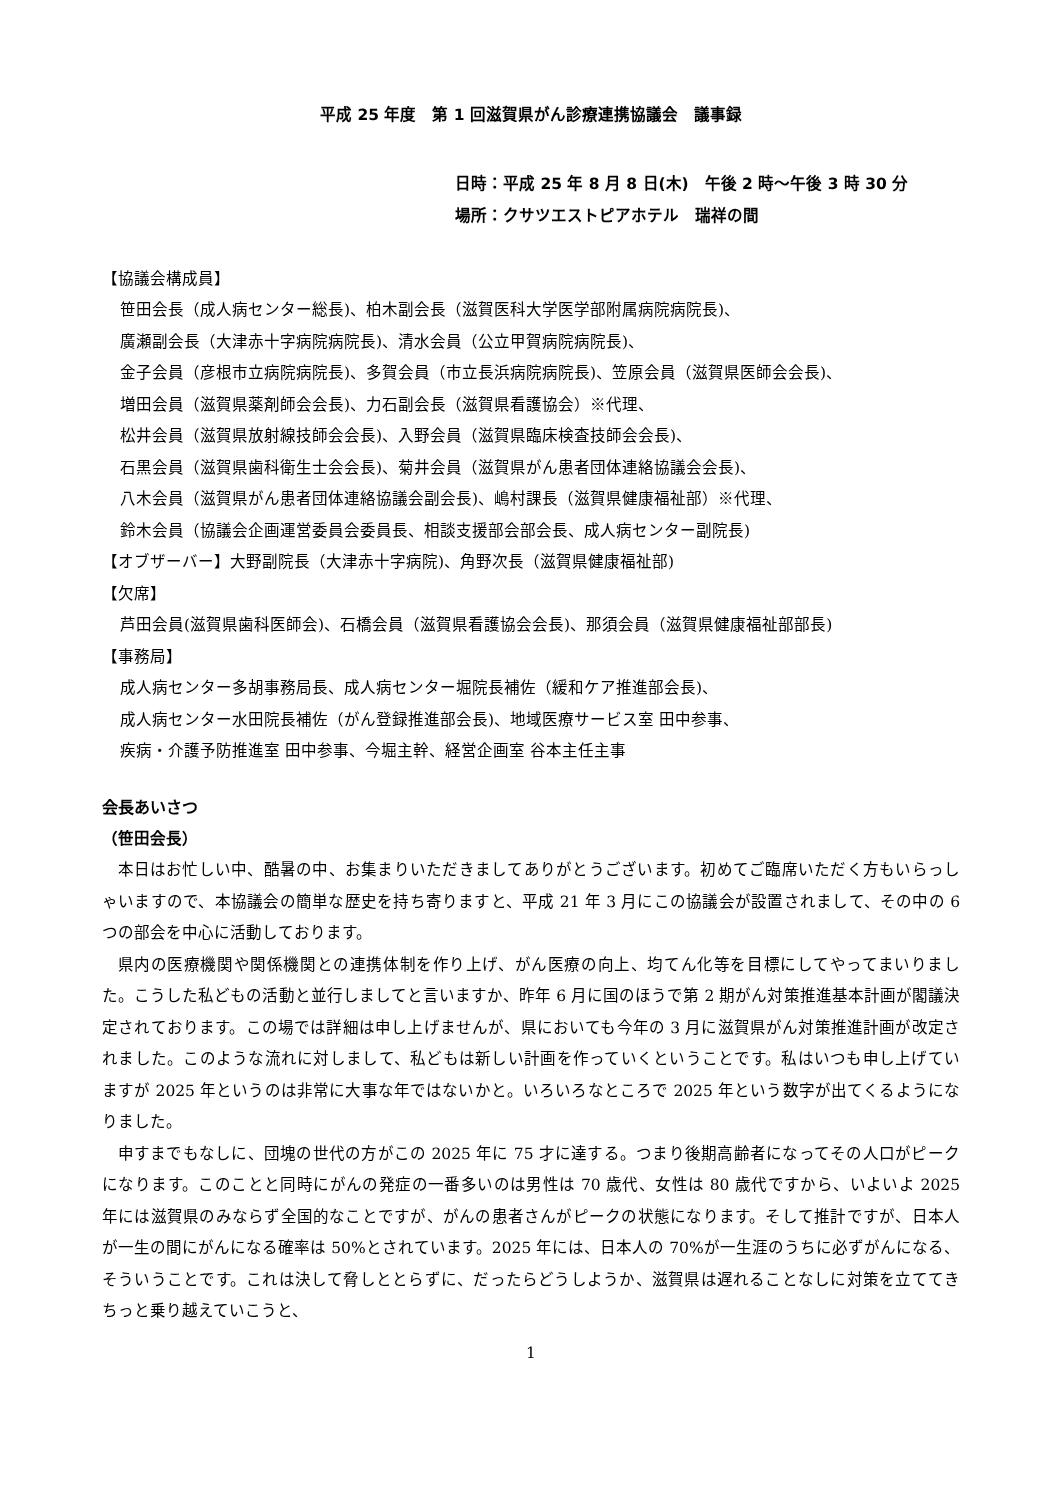平成 25 年度　第 1 回滋賀県がん診療連携協議会　議事録
日時：平成 25 年 8 月 8 日(木)　午後 2 時～午後 3 時 30 分
場所：クサツエストピアホテル　瑞祥の間
【協議会構成員】
笹田会長（成人病センター総長)、柏木副会長（滋賀医科大学医学部附属病院病院長)、
廣瀬副会長（大津赤十字病院病院長)、清水会員（公立甲賀病院病院長)、
金子会員（彦根市立病院病院長)、多賀会員（市立長浜病院病院長)、笠原会員（滋賀県医師会会長)、
増田会員（滋賀県薬剤師会会長)、力石副会長（滋賀県看護協会）※代理、
松井会員（滋賀県放射線技師会会長)、入野会員（滋賀県臨床検査技師会会長)、
石黒会員（滋賀県歯科衛生士会会長)、菊井会員（滋賀県がん患者団体連絡協議会会長)、
八木会員（滋賀県がん患者団体連絡協議会副会長)、嶋村課長（滋賀県健康福祉部）※代理、
鈴木会員（協議会企画運営委員会委員長、相談支援部会部会長、成人病センター副院長)
【オブザーバー】大野副院長（大津赤十字病院)、角野次長（滋賀県健康福祉部)
【欠席】
芦田会員(滋賀県歯科医師会)、石橋会員（滋賀県看護協会会長)、那須会員（滋賀県健康福祉部部長)
【事務局】
成人病センター多胡事務局長、成人病センター堀院長補佐（緩和ケア推進部会長)、
成人病センター水田院長補佐（がん登録推進部会長)、地域医療サービス室 田中参事、
疾病・介護予防推進室 田中参事、今堀主幹、経営企画室 谷本主任主事
会長あいさつ
（笹田会長）
本日はお忙しい中、酷暑の中、お集まりいただきましてありがとうございます。初めてご臨席いただく方もいらっしゃいますので、本協議会の簡単な歴史を持ち寄りますと、平成 21 年 3 月にこの協議会が設置されまして、その中の 6 つの部会を中心に活動しております。
県内の医療機関や関係機関との連携体制を作り上げ、がん医療の向上、均てん化等を目標にしてやってまいりました。こうした私どもの活動と並行しましてと言いますか、昨年 6 月に国のほうで第 2 期がん対策推進基本計画が閣議決定されております。この場では詳細は申し上げませんが、県においても今年の 3 月に滋賀県がん対策推進計画が改定されました。このような流れに対しまして、私どもは新しい計画を作っていくということです。私はいつも申し上げていますが 2025 年というのは非常に大事な年ではないかと。いろいろなところで 2025 年という数字が出てくるようになりました。
申すまでもなしに、団塊の世代の方がこの 2025 年に 75 才に達する。つまり後期高齢者になってその人口がピークになります。このことと同時にがんの発症の一番多いのは男性は 70 歳代、女性は 80 歳代ですから、いよいよ 2025 年には滋賀県のみならず全国的なことですが、がんの患者さんがピークの状態になります。そして推計ですが、日本人が一生の間にがんになる確率は 50%とされています。2025 年には、日本人の 70%が一生涯のうちに必ずがんになる、そういうことです。これは決して脅しととらずに、だったらどうしようか、滋賀県は遅れることなしに対策を立ててきちっと乗り越えていこうと、
1